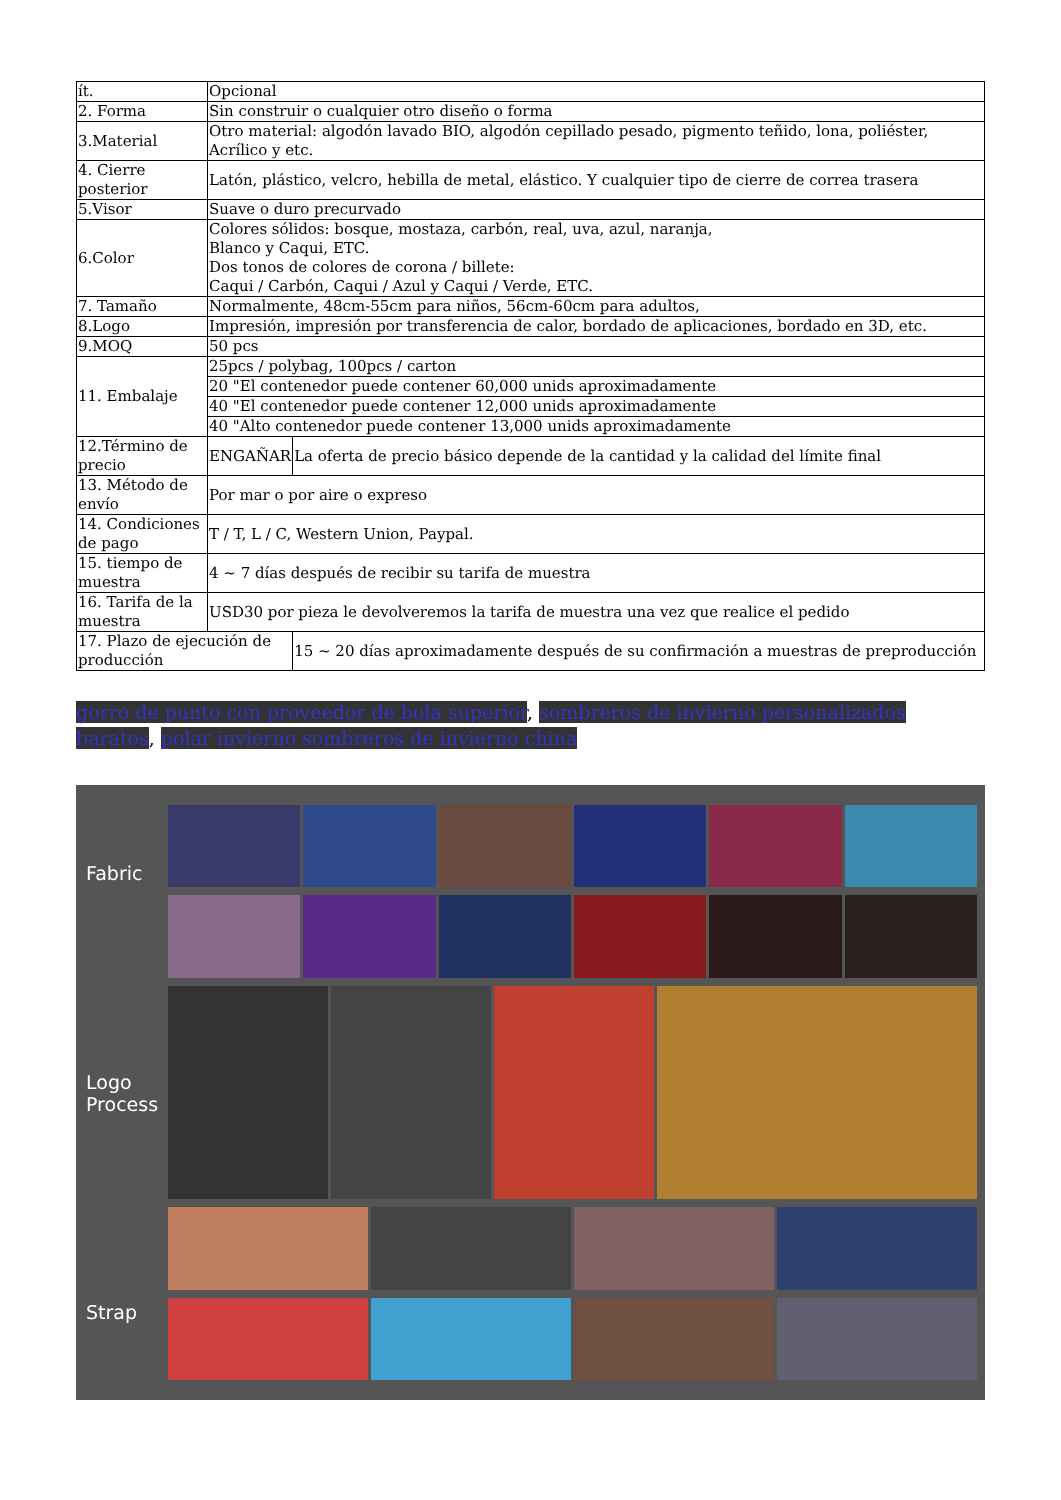| ít. | Opcional | |
| 2. Forma | Sin construir o cualquier otro diseño o forma | |
| 3.Material | Otro material: algodón lavado BIO, algodón cepillado pesado, pigmento teñido, lona, poliéster, Acrílico y etc. | |
| 4. Cierre posterior | Latón, plástico, velcro, hebilla de metal, elástico. Y cualquier tipo de cierre de correa trasera | |
| 5.Visor | Suave o duro precurvado | |
| 6.Color | Colores sólidos: bosque, mostaza, carbón, real, uva, azul, naranja, Blanco y Caqui, ETC. Dos tonos de colores de corona / billete: Caqui / Carbón, Caqui / Azul y Caqui / Verde, ETC. | |
| 7. Tamaño | Normalmente, 48cm-55cm para niños, 56cm-60cm para adultos, | |
| 8.Logo | Impresión, impresión por transferencia de calor, bordado de aplicaciones, bordado en 3D, etc. | |
| 9.MOQ | 50 pcs | |
| 11. Embalaje | 25pcs / polybag, 100pcs / carton | |
| | 20 "El contenedor puede contener 60,000 unids aproximadamente | |
| | 40 "El contenedor puede contener 12,000 unids aproximadamente | |
| | 40 "Alto contenedor puede contener 13,000 unids aproximadamente | |
| 12.Término de precio | ENGAÑAR | La oferta de precio básico depende de la cantidad y la calidad del límite final |
| 13. Método de envío | Por mar o por aire o expreso | |
| 14. Condiciones de pago | T / T, L / C, Western Union, Paypal. | |
| 15. tiempo de muestra | 4 ~ 7 días después de recibir su tarifa de muestra | |
| 16. Tarifa de la muestra | USD30 por pieza le devolveremos la tarifa de muestra una vez que realice el pedido | |
| 17. Plazo de ejecución de producción | | 15 ~ 20 días aproximadamente después de su confirmación a muestras de preproducción |
gorro de punto con proveedor de bola superior, sombreros de invierno personalizados baratos, polar invierno sombreros de invierno china
Fabric
Logo
Process
Strap